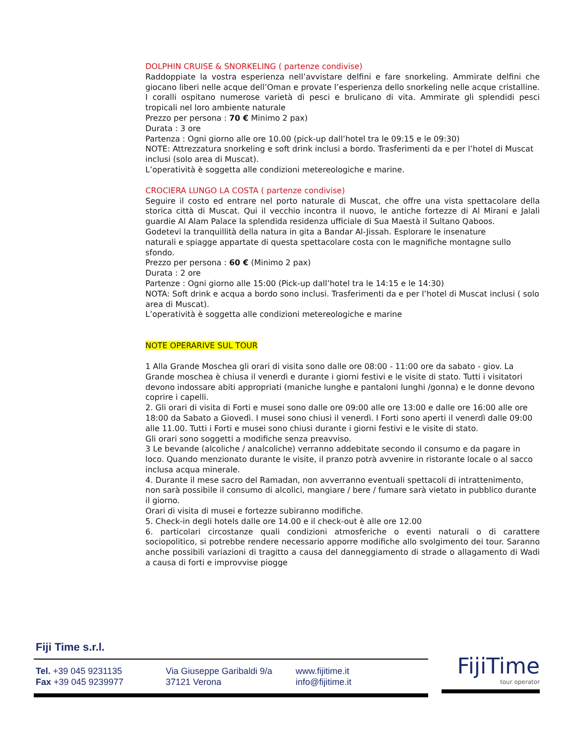DOLPHIN CRUISE & SNORKELING ( partenze condivise)
Raddoppiate la vostra esperienza nell’avvistare delfini e fare snorkeling. Ammirate delfini che giocano liberi nelle acque dell’Oman e provate l’esperienza dello snorkeling nelle acque cristalline. I coralli ospitano numerose varietà di pesci e brulicano di vita. Ammirate gli splendidi pesci tropicali nel loro ambiente naturale
Prezzo per persona : 70 € Minimo 2 pax)
Durata : 3 ore
Partenza : Ogni giorno alle ore 10.00 (pick-up dall’hotel tra le 09:15 e le 09:30)
NOTE: Attrezzatura snorkeling e soft drink inclusi a bordo. Trasferimenti da e per l’hotel di Muscat inclusi (solo area di Muscat).
L’operatività è soggetta alle condizioni metereologiche e marine.
CROCIERA LUNGO LA COSTA ( partenze condivise)
Seguire il costo ed entrare nel porto naturale di Muscat, che offre una vista spettacolare della storica città di Muscat. Qui il vecchio incontra il nuovo, le antiche fortezze di Al Mirani e Jalali guardie Al Alam Palace la splendida residenza ufficiale di Sua Maestà il Sultano Qaboos.
Godetevi la tranquillità della natura in gita a Bandar Al-Jissah. Esplorare le insenature
naturali e spiagge appartate di questa spettacolare costa con le magnifiche montagne sullo sfondo.
Prezzo per persona : 60 € (Minimo 2 pax)
Durata : 2 ore
Partenze : Ogni giorno alle 15:00 (Pick-up dall’hotel tra le 14:15 e le 14:30)
NOTA: Soft drink e acqua a bordo sono inclusi. Trasferimenti da e per l’hotel di Muscat inclusi ( solo area di Muscat).
L’operatività è soggetta alle condizioni metereologiche e marine
NOTE OPERARIVE SUL TOUR
1 Alla Grande Moschea gli orari di visita sono dalle ore 08:00 - 11:00 ore da sabato - giov. La Grande moschea è chiusa il venerdì e durante i giorni festivi e le visite di stato. Tutti i visitatori devono indossare abiti appropriati (maniche lunghe e pantaloni lunghi /gonna) e le donne devono coprire i capelli.
2. Gli orari di visita di Forti e musei sono dalle ore 09:00 alle ore 13:00 e dalle ore 16:00 alle ore 18:00 da Sabato a Giovedì. I musei sono chiusi il venerdì. I Forti sono aperti il venerdì dalle 09:00 alle 11.00. Tutti i Forti e musei sono chiusi durante i giorni festivi e le visite di stato.
Gli orari sono soggetti a modifiche senza preavviso.
3 Le bevande (alcoliche / analcoliche) verranno addebitate secondo il consumo e da pagare in loco. Quando menzionato durante le visite, il pranzo potrà avvenire in ristorante locale o al sacco inclusa acqua minerale.
4. Durante il mese sacro del Ramadan, non avverranno eventuali spettacoli di intrattenimento, non sarà possibile il consumo di alcolici, mangiare / bere / fumare sarà vietato in pubblico durante il giorno.
Orari di visita di musei e fortezze subiranno modifiche.
5. Check-in degli hotels dalle ore 14.00 e il check-out è alle ore 12.00
6. particolari circostanze quali condizioni atmosferiche o eventi naturali o di carattere sociopolitico, si potrebbe rendere necessario apporre modifiche allo svolgimento dei tour. Saranno anche possibili variazioni di tragitto a causa del danneggiamento di strade o allagamento di Wadi a causa di forti e improvvise piogge
Fiji Time s.r.l.
Tel. +39 045 9231135
Fax +39 045 9239977
Via Giuseppe Garibaldi 9/a
37121 Verona
www.fijitime.it
info@fijitime.it
FijiTime
tour operator